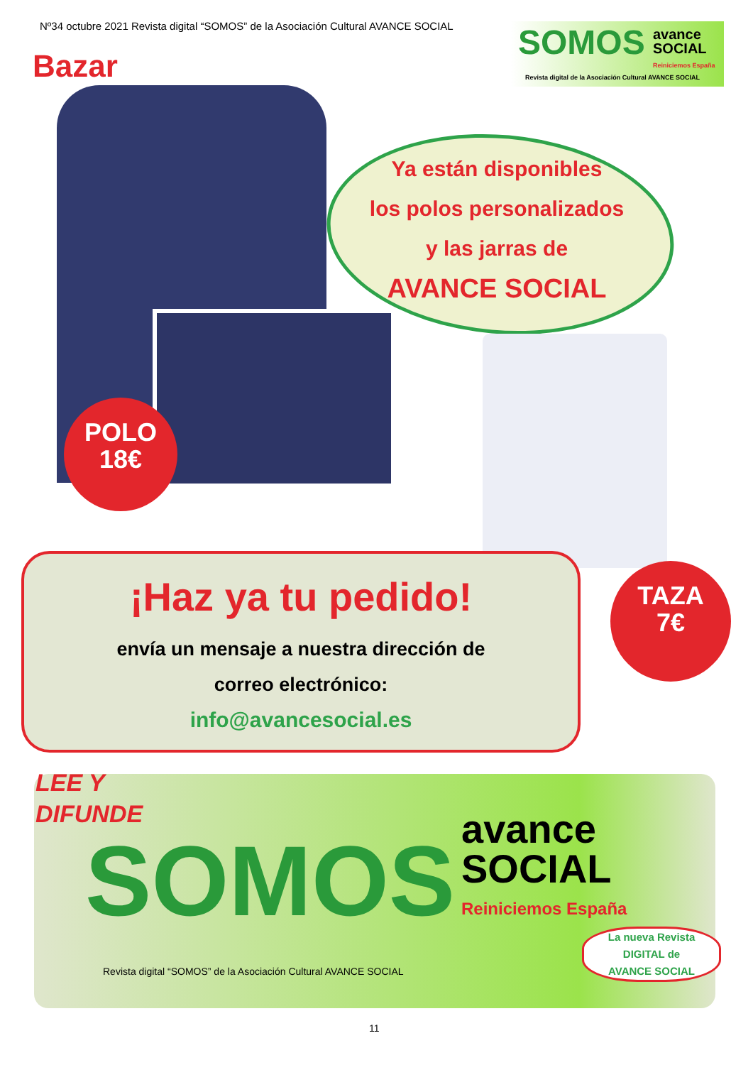Nº34 octubre 2021 Revista digital “SOMOS” de la Asociación Cultural AVANCE SOCIAL
SOMOS
avance
SOCIAL
Reiniciemos España
Revista digital de la Asociación Cultural AVANCE SOCIAL
Bazar
Ya están disponibles
los polos personalizados
y las jarras de
AVANCE SOCIAL
POLO
18€
TAZA
7€
¡Haz ya tu pedido!
envía un mensaje a nuestra dirección de
correo electrónico:
info@avancesocial.es
LEE Y
DIFUNDE
SOMOS
avance
SOCIAL
Reiniciemos España
Revista digital “SOMOS” de la Asociación Cultural AVANCE SOCIAL
La nueva Revista
DIGITAL de
AVANCE SOCIAL
11